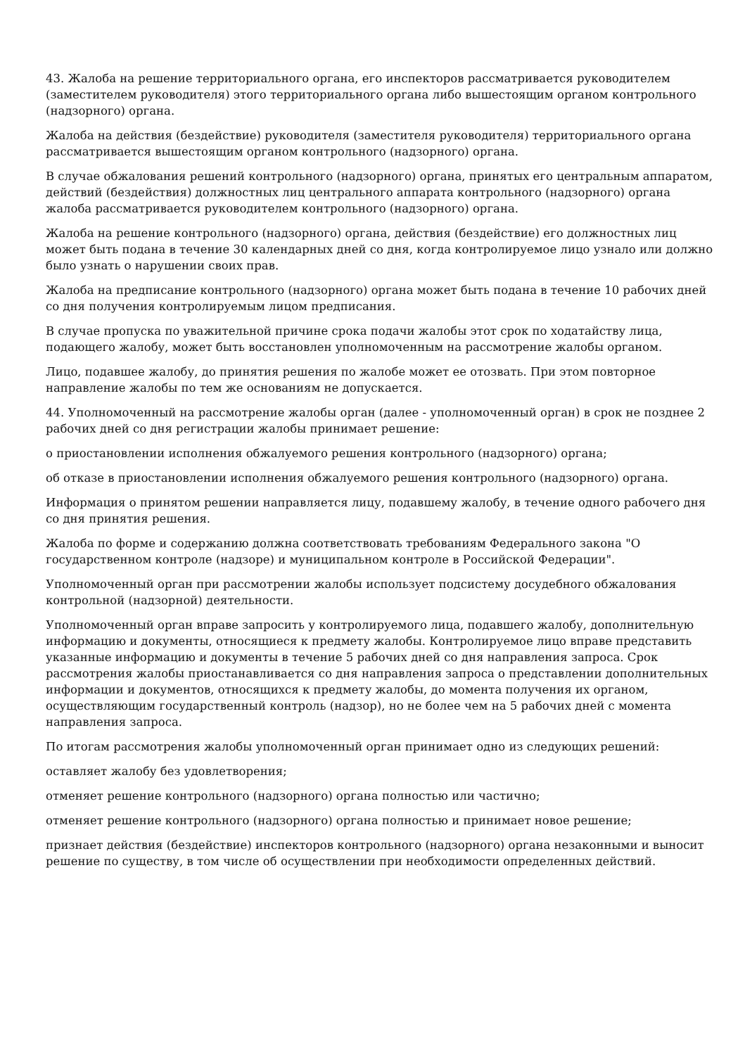43. Жалоба на решение территориального органа, его инспекторов рассматривается руководителем (заместителем руководителя) этого территориального органа либо вышестоящим органом контрольного (надзорного) органа.
Жалоба на действия (бездействие) руководителя (заместителя руководителя) территориального органа рассматривается вышестоящим органом контрольного (надзорного) органа.
В случае обжалования решений контрольного (надзорного) органа, принятых его центральным аппаратом, действий (бездействия) должностных лиц центрального аппарата контрольного (надзорного) органа жалоба рассматривается руководителем контрольного (надзорного) органа.
Жалоба на решение контрольного (надзорного) органа, действия (бездействие) его должностных лиц может быть подана в течение 30 календарных дней со дня, когда контролируемое лицо узнало или должно было узнать о нарушении своих прав.
Жалоба на предписание контрольного (надзорного) органа может быть подана в течение 10 рабочих дней со дня получения контролируемым лицом предписания.
В случае пропуска по уважительной причине срока подачи жалобы этот срок по ходатайству лица, подающего жалобу, может быть восстановлен уполномоченным на рассмотрение жалобы органом.
Лицо, подавшее жалобу, до принятия решения по жалобе может ее отозвать. При этом повторное направление жалобы по тем же основаниям не допускается.
44. Уполномоченный на рассмотрение жалобы орган (далее - уполномоченный орган) в срок не позднее 2 рабочих дней со дня регистрации жалобы принимает решение:
о приостановлении исполнения обжалуемого решения контрольного (надзорного) органа;
об отказе в приостановлении исполнения обжалуемого решения контрольного (надзорного) органа.
Информация о принятом решении направляется лицу, подавшему жалобу, в течение одного рабочего дня со дня принятия решения.
Жалоба по форме и содержанию должна соответствовать требованиям Федерального закона "О государственном контроле (надзоре) и муниципальном контроле в Российской Федерации".
Уполномоченный орган при рассмотрении жалобы использует подсистему досудебного обжалования контрольной (надзорной) деятельности.
Уполномоченный орган вправе запросить у контролируемого лица, подавшего жалобу, дополнительную информацию и документы, относящиеся к предмету жалобы. Контролируемое лицо вправе представить указанные информацию и документы в течение 5 рабочих дней со дня направления запроса. Срок рассмотрения жалобы приостанавливается со дня направления запроса о представлении дополнительных информации и документов, относящихся к предмету жалобы, до момента получения их органом, осуществляющим государственный контроль (надзор), но не более чем на 5 рабочих дней с момента направления запроса.
По итогам рассмотрения жалобы уполномоченный орган принимает одно из следующих решений:
оставляет жалобу без удовлетворения;
отменяет решение контрольного (надзорного) органа полностью или частично;
отменяет решение контрольного (надзорного) органа полностью и принимает новое решение;
признает действия (бездействие) инспекторов контрольного (надзорного) органа незаконными и выносит решение по существу, в том числе об осуществлении при необходимости определенных действий.